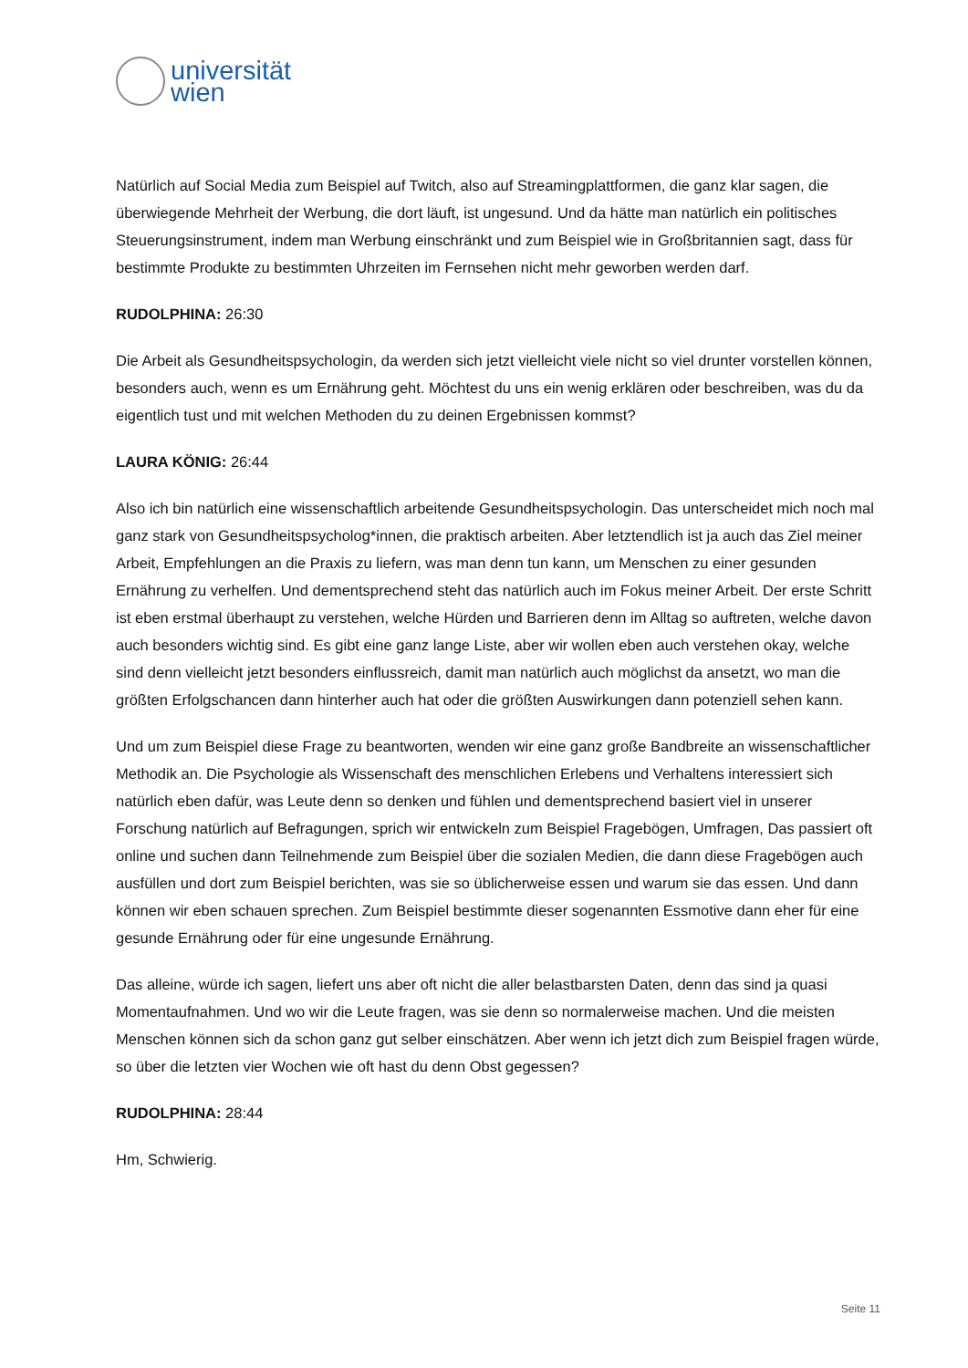universität
wien
Natürlich auf Social Media zum Beispiel auf Twitch, also auf Streamingplattformen, die ganz klar sagen, die überwiegende Mehrheit der Werbung, die dort läuft, ist ungesund. Und da hätte man natürlich ein politisches Steuerungsinstrument, indem man Werbung einschränkt und zum Beispiel wie in Großbritannien sagt, dass für bestimmte Produkte zu bestimmten Uhrzeiten im Fernsehen nicht mehr geworben werden darf.
RUDOLPHINA: 26:30
Die Arbeit als Gesundheitspsychologin, da werden sich jetzt vielleicht viele nicht so viel drunter vorstellen können, besonders auch, wenn es um Ernährung geht. Möchtest du uns ein wenig erklären oder beschreiben, was du da eigentlich tust und mit welchen Methoden du zu deinen Ergebnissen kommst?
LAURA KÖNIG: 26:44
Also ich bin natürlich eine wissenschaftlich arbeitende Gesundheitspsychologin. Das unterscheidet mich noch mal ganz stark von Gesundheitspsycholog*innen, die praktisch arbeiten. Aber letztendlich ist ja auch das Ziel meiner Arbeit, Empfehlungen an die Praxis zu liefern, was man denn tun kann, um Menschen zu einer gesunden Ernährung zu verhelfen. Und dementsprechend steht das natürlich auch im Fokus meiner Arbeit. Der erste Schritt ist eben erstmal überhaupt zu verstehen, welche Hürden und Barrieren denn im Alltag so auftreten, welche davon auch besonders wichtig sind. Es gibt eine ganz lange Liste, aber wir wollen eben auch verstehen okay, welche sind denn vielleicht jetzt besonders einflussreich, damit man natürlich auch möglichst da ansetzt, wo man die größten Erfolgschancen dann hinterher auch hat oder die größten Auswirkungen dann potenziell sehen kann.
Und um zum Beispiel diese Frage zu beantworten, wenden wir eine ganz große Bandbreite an wissenschaftlicher Methodik an. Die Psychologie als Wissenschaft des menschlichen Erlebens und Verhaltens interessiert sich natürlich eben dafür, was Leute denn so denken und fühlen und dementsprechend basiert viel in unserer Forschung natürlich auf Befragungen, sprich wir entwickeln zum Beispiel Fragebögen, Umfragen, Das passiert oft online und suchen dann Teilnehmende zum Beispiel über die sozialen Medien, die dann diese Fragebögen auch ausfüllen und dort zum Beispiel berichten, was sie so üblicherweise essen und warum sie das essen. Und dann können wir eben schauen sprechen. Zum Beispiel bestimmte dieser sogenannten Essmotive dann eher für eine gesunde Ernährung oder für eine ungesunde Ernährung.
Das alleine, würde ich sagen, liefert uns aber oft nicht die aller belastbarsten Daten, denn das sind ja quasi Momentaufnahmen. Und wo wir die Leute fragen, was sie denn so normalerweise machen. Und die meisten Menschen können sich da schon ganz gut selber einschätzen. Aber wenn ich jetzt dich zum Beispiel fragen würde, so über die letzten vier Wochen wie oft hast du denn Obst gegessen?
RUDOLPHINA: 28:44
Hm, Schwierig.
Seite 11